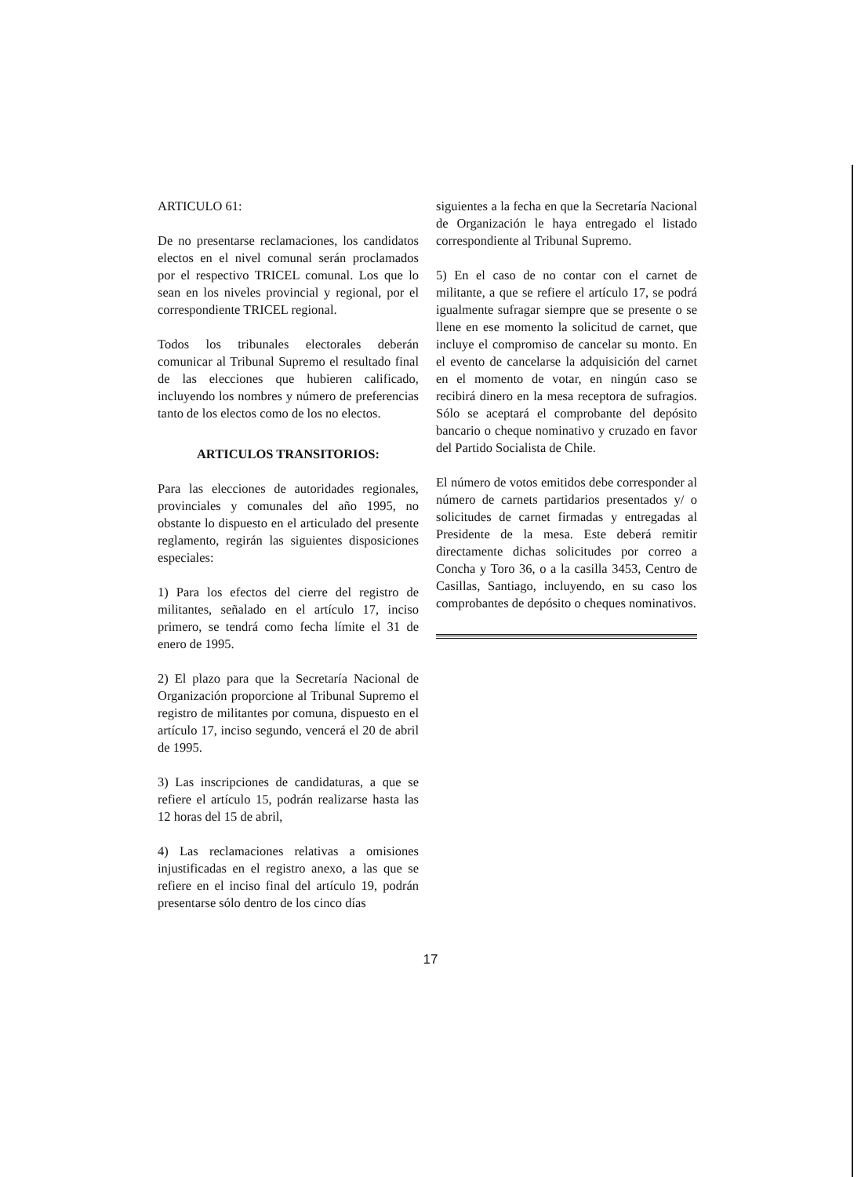ARTICULO 61:
De no presentarse reclamaciones, los candidatos electos en el nivel comunal serán proclamados por el respectivo TRICEL comunal. Los que lo sean en los niveles provincial y regional, por el correspondiente TRICEL regional.
Todos los tribunales electorales deberán comunicar al Tribunal Supremo el resultado final de las elecciones que hubieren calificado, incluyendo los nombres y número de preferencias tanto de los electos como de los no electos.
ARTICULOS TRANSITORIOS:
Para las elecciones de autoridades regionales, provinciales y comunales del año 1995, no obstante lo dispuesto en el articulado del presente reglamento, regirán las siguientes disposiciones especiales:
1) Para los efectos del cierre del registro de militantes, señalado en el artículo 17, inciso primero, se tendrá como fecha límite el 31 de enero de 1995.
2) El plazo para que la Secretaría Nacional de Organización proporcione al Tribunal Supremo el registro de militantes por comuna, dispuesto en el artículo 17, inciso segundo, vencerá el 20 de abril de 1995.
3) Las inscripciones de candidaturas, a que se refiere el artículo 15, podrán realizarse hasta las 12 horas del 15 de abril,
4) Las reclamaciones relativas a omisiones injustificadas en el registro anexo, a las que se refiere en el inciso final del artículo 19, podrán presentarse sólo dentro de los cinco días
siguientes a la fecha en que la Secretaría Nacional de Organización le haya entregado el listado correspondiente al Tribunal Supremo.
5) En el caso de no contar con el carnet de militante, a que se refiere el artículo 17, se podrá igualmente sufragar siempre que se presente o se llene en ese momento la solicitud de carnet, que incluye el compromiso de cancelar su monto. En el evento de cancelarse la adquisición del carnet en el momento de votar, en ningún caso se recibirá dinero en la mesa receptora de sufragios. Sólo se aceptará el comprobante del depósito bancario o cheque nominativo y cruzado en favor del Partido Socialista de Chile.
El número de votos emitidos debe corresponder al número de carnets partidarios presentados y/ o solicitudes de carnet firmadas y entregadas al Presidente de la mesa. Este deberá remitir directamente dichas solicitudes por correo a Concha y Toro 36, o a la casilla 3453, Centro de Casillas, Santiago, incluyendo, en su caso los comprobantes de depósito o cheques nominativos.
17